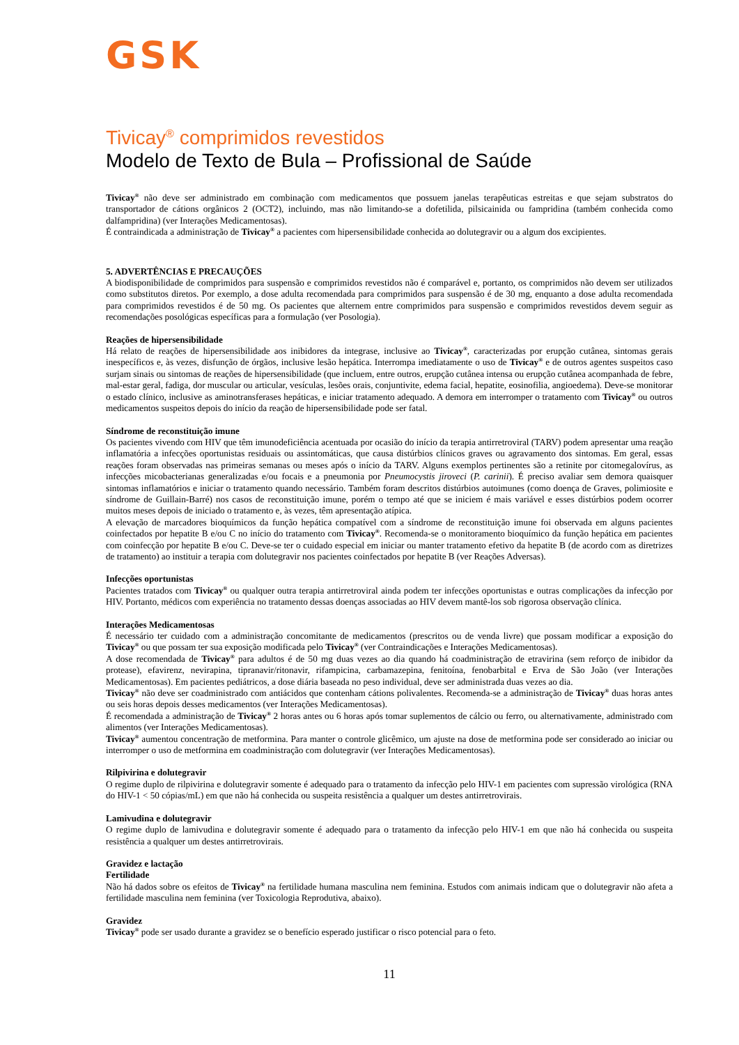GSK
Tivicay<sup>®</sup> comprimidos revestidos
Modelo de Texto de Bula – Profissional de Saúde
Tivicay<sup>®</sup> não deve ser administrado em combinação com medicamentos que possuem janelas terapêuticas estreitas e que sejam substratos do transportador de cátions orgânicos 2 (OCT2), incluindo, mas não limitando-se a dofetilida, pilsicainida ou fampridina (também conhecida como dalfampridina) (ver Interações Medicamentosas).
É contraindicada a administração de Tivicay<sup>®</sup> a pacientes com hipersensibilidade conhecida ao dolutegravir ou a algum dos excipientes.
5. ADVERTÊNCIAS E PRECAUÇÕES
A biodisponibilidade de comprimidos para suspensão e comprimidos revestidos não é comparável e, portanto, os comprimidos não devem ser utilizados como substitutos diretos. Por exemplo, a dose adulta recomendada para comprimidos para suspensão é de 30 mg, enquanto a dose adulta recomendada para comprimidos revestidos é de 50 mg. Os pacientes que alternem entre comprimidos para suspensão e comprimidos revestidos devem seguir as recomendações posológicas específicas para a formulação (ver Posologia).
Reações de hipersensibilidade
Há relato de reações de hipersensibilidade aos inibidores da integrase, inclusive ao Tivicay<sup>®</sup>, caracterizadas por erupção cutânea, sintomas gerais inespecíficos e, às vezes, disfunção de órgãos, inclusive lesão hepática. Interrompa imediatamente o uso de Tivicay<sup>®</sup> e de outros agentes suspeitos caso surjam sinais ou sintomas de reações de hipersensibilidade (que incluem, entre outros, erupção cutânea intensa ou erupção cutânea acompanhada de febre, mal-estar geral, fadiga, dor muscular ou articular, vesículas, lesões orais, conjuntivite, edema facial, hepatite, eosinofilia, angioedema). Deve-se monitorar o estado clínico, inclusive as aminotransferases hepáticas, e iniciar tratamento adequado. A demora em interromper o tratamento com Tivicay<sup>®</sup> ou outros medicamentos suspeitos depois do início da reação de hipersensibilidade pode ser fatal.
Síndrome de reconstituição imune
Os pacientes vivendo com HIV que têm imunodeficiência acentuada por ocasião do início da terapia antirretroviral (TARV) podem apresentar uma reação inflamatória a infecções oportunistas residuais ou assintomáticas, que causa distúrbios clínicos graves ou agravamento dos sintomas. Em geral, essas reações foram observadas nas primeiras semanas ou meses após o início da TARV. Alguns exemplos pertinentes são a retinite por citomegalovírus, as infecções micobacterianas generalizadas e/ou focais e a pneumonia por Pneumocystis jiroveci (P. carinii). É preciso avaliar sem demora quaisquer sintomas inflamatórios e iniciar o tratamento quando necessário. Também foram descritos distúrbios autoimunes (como doença de Graves, polimiosite e síndrome de Guillain-Barré) nos casos de reconstituição imune, porém o tempo até que se iniciem é mais variável e esses distúrbios podem ocorrer muitos meses depois de iniciado o tratamento e, às vezes, têm apresentação atípica.
A elevação de marcadores bioquímicos da função hepática compatível com a síndrome de reconstituição imune foi observada em alguns pacientes coinfectados por hepatite B e/ou C no início do tratamento com Tivicay<sup>®</sup>. Recomenda-se o monitoramento bioquímico da função hepática em pacientes com coinfecção por hepatite B e/ou C. Deve-se ter o cuidado especial em iniciar ou manter tratamento efetivo da hepatite B (de acordo com as diretrizes de tratamento) ao instituir a terapia com dolutegravir nos pacientes coinfectados por hepatite B (ver Reações Adversas).
Infecções oportunistas
Pacientes tratados com Tivicay<sup>®</sup> ou qualquer outra terapia antirretroviral ainda podem ter infecções oportunistas e outras complicações da infecção por HIV. Portanto, médicos com experiência no tratamento dessas doenças associadas ao HIV devem mantê-los sob rigorosa observação clínica.
Interações Medicamentosas
É necessário ter cuidado com a administração concomitante de medicamentos (prescritos ou de venda livre) que possam modificar a exposição do Tivicay<sup>®</sup> ou que possam ter sua exposição modificada pelo Tivicay<sup>®</sup> (ver Contraindicações e Interações Medicamentosas).
A dose recomendada de Tivicay<sup>®</sup> para adultos é de 50 mg duas vezes ao dia quando há coadministração de etravirina (sem reforço de inibidor da protease), efavirenz, nevirapina, tipranavir/ritonavir, rifampicina, carbamazepina, fenitoína, fenobarbital e Erva de São João (ver Interações Medicamentosas). Em pacientes pediátricos, a dose diária baseada no peso individual, deve ser administrada duas vezes ao dia.
Tivicay<sup>®</sup> não deve ser coadministrado com antiácidos que contenham cátions polivalentes. Recomenda-se a administração de Tivicay<sup>®</sup> duas horas antes ou seis horas depois desses medicamentos (ver Interações Medicamentosas).
É recomendada a administração de Tivicay<sup>®</sup> 2 horas antes ou 6 horas após tomar suplementos de cálcio ou ferro, ou alternativamente, administrado com alimentos (ver Interações Medicamentosas).
Tivicay<sup>®</sup> aumentou concentração de metformina. Para manter o controle glicêmico, um ajuste na dose de metformina pode ser considerado ao iniciar ou interromper o uso de metformina em coadministração com dolutegravir (ver Interações Medicamentosas).
Rilpivirina e dolutegravir
O regime duplo de rilpivirina e dolutegravir somente é adequado para o tratamento da infecção pelo HIV-1 em pacientes com supressão virológica (RNA do HIV-1 < 50 cópias/mL) em que não há conhecida ou suspeita resistência a qualquer um destes antirretrovirais.
Lamivudina e dolutegravir
O regime duplo de lamivudina e dolutegravir somente é adequado para o tratamento da infecção pelo HIV-1 em que não há conhecida ou suspeita resistência a qualquer um destes antirretrovirais.
Gravidez e lactação
Fertilidade
Não há dados sobre os efeitos de Tivicay<sup>®</sup> na fertilidade humana masculina nem feminina. Estudos com animais indicam que o dolutegravir não afeta a fertilidade masculina nem feminina (ver Toxicologia Reprodutiva, abaixo).
Gravidez
Tivicay<sup>®</sup> pode ser usado durante a gravidez se o benefício esperado justificar o risco potencial para o feto.
11